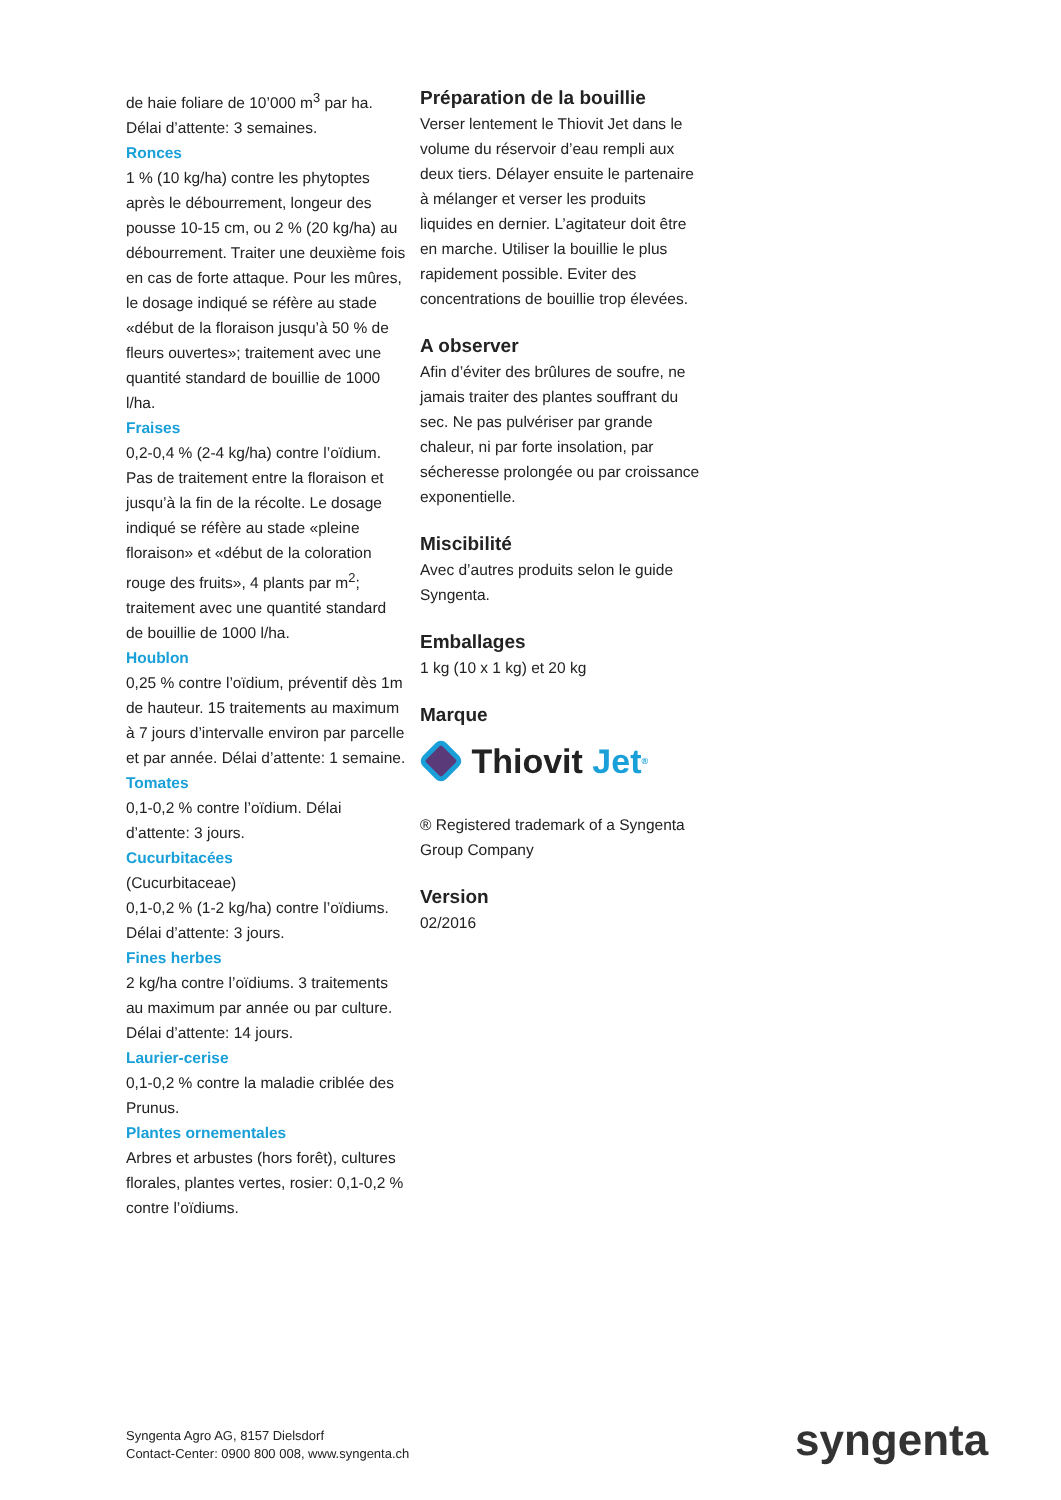de haie foliare de 10’000 m<sup>3</sup> par ha. Délai d’attente: 3 semaines.
Ronces
1 % (10 kg/ha) contre les phytoptes après le débourrement, longeur des pousse 10-15 cm, ou 2 % (20 kg/ha) au débourrement. Traiter une deuxième fois en cas de forte attaque. Pour les mûres, le dosage indiqué se réfère au stade «début de la floraison jusqu’à 50 % de fleurs ouvertes»; traitement avec une quantité standard de bouillie de 1000 l/ha.
Fraises
0,2-0,4 % (2-4 kg/ha) contre l’oïdium. Pas de traitement entre la floraison et jusqu’à la fin de la récolte. Le dosage indiqué se réfère au stade «pleine floraison» et «début de la coloration rouge des fruits», 4 plants par m<sup>2</sup>; traitement avec une quantité standard de bouillie de 1000 l/ha.
Houblon
0,25 % contre l’oïdium, préventif dès 1m de hauteur. 15 traitements au maximum à 7 jours d’intervalle environ par parcelle et par année. Délai d’attente: 1 semaine.
Tomates
0,1-0,2 % contre l’oïdium. Délai d’attente: 3 jours.
Cucurbitacées
(Cucurbitaceae)
0,1-0,2 % (1-2 kg/ha) contre l’oïdiums. Délai d’attente: 3 jours.
Fines herbes
2 kg/ha contre l’oïdiums. 3 traitements au maximum par année ou par culture. Délai d’attente: 14 jours.
Laurier-cerise
0,1-0,2 % contre la maladie criblée des Prunus.
Plantes ornementales
Arbres et arbustes (hors forêt), cultures florales, plantes vertes, rosier: 0,1-0,2 % contre l’oïdiums.
Préparation de la bouillie
Verser lentement le Thiovit Jet dans le volume du réservoir d’eau rempli aux deux tiers. Délayer ensuite le partenaire à mélanger et verser les produits liquides en dernier. L’agitateur doit être en marche. Utiliser la bouillie le plus rapidement possible. Eviter des concentrations de bouillie trop élevées.
A observer
Afin d’éviter des brûlures de soufre, ne jamais traiter des plantes souffrant du sec. Ne pas pulvériser par grande chaleur, ni par forte insolation, par sécheresse prolongée ou par croissance exponentielle.
Miscibilité
Avec d’autres produits selon le guide Syngenta.
Emballages
1 kg (10 x 1 kg) et 20 kg
Marque
Thiovit Jet<sup>®</sup>
® Registered trademark of a Syngenta Group Company
Version
02/2016
Syngenta Agro AG, 8157 Dielsdorf
Contact-Center: 0900 800 008, www.syngenta.ch
syngenta